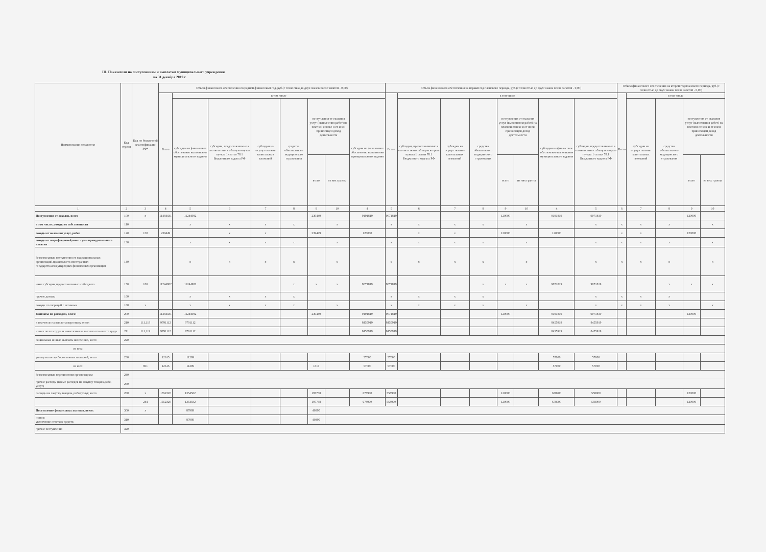III. Показатели по поступлениям и выплатам муниципального учреждения
на 31 декабря 2019 г.
| Наименование показателя | Код строки | Код по бюджетной классификации РФ* | Объем финансового обеспечения очередной финансовый год, руб.(с точностью до двух знаков после запятой - 0,00) | | | | | | | | Объем финансового обеспечения на первый год планового периода, руб.(с точностью до двух знаков после запятой - 0,00) | | | | | | | | Объем финансового обеспечения на второй год планового периода, руб.(с точностью до двух знаков после запятой - 0,00) | | | | |
| --- | --- | --- | --- | --- | --- | --- | --- | --- | --- | --- | --- | --- | --- | --- | --- | --- | --- | --- | --- | --- | --- | --- | --- |
| | | | Всего | в том числе | | | | | | | Всего | в том числе | | | | | | | Всего | в том числе | | | |
| | | | | субсидии на финансовое обеспечение выполнения муниципального задания | субсидии, предоставляемые в соответствии с абзацем вторым пункта 1 статьи 78.1 Бюджетного кодекса РФ | субсидии на осуществление капитальных вложений | средства обязательного медицинского страхования | поступления от оказания услуг (выполнения работ) на платной основе и от иной приносящей доход деятельности | | субсидии на финансовое обеспечение выполнения муниципального задания | | субсидии, предоставляемые в соответствии с абзацем вторым пункта 1 статьи 78.1 Бюджетного кодекса РФ | субсидии на осуществление капитальных вложений | средства обязательного медицинского страхования | поступления от оказания услуг (выполнения работ) на платной основе и от иной приносящей доход деятельности | | субсидии на финансовое обеспечение выполнения муниципального задания | субсидии, предоставляемые в соответствии с абзацем вторым пункта 1 статьи 78.1 Бюджетного кодекса РФ | | субсидии на осуществление капитальных вложений | средства обязательного медицинского страхования | поступления от оказания услуг (выполнения работ) на платной основе и от иной приносящей доход деятельности | |
| | | | | | | | | всего | из них гранты | | | | | | всего | из них гранты | | | | | | всего | из них гранты |
| 1 | 2 | 3 | 4 | 5 | 6 | 7 | 8 | 9 | 10 | 4 | 5 | 6 | 7 | 8 | 9 | 10 | 4 | 5 | 6 | 7 | 8 | 9 | 10 |
| Поступления от доходов, всего | 100 | x | 11484431 | 11244982 | | | | 239449 | | 9191819 | 9071819 | | | | 120000 | | 9191819 | 9071819 | | | | 120000 | |
| в том числе: доходы от собственности | 110 | | | x | x | x | x | | x | | x | x | x | x | | x | | x | x | x | x | | x |
| доходы от оказания услуг, работ | 120 | 130 | 239449 | | x | x | | 239449 | | 120000 | | x | x | | 120000 | | 120000 | | x | x | | 120000 | |
| доходы от штрафов,пеней,иных сумм принудительного изъятия | 130 | | | x | x | x | x | | x | | x | x | x | x | | x | | x | x | x | x | | x |
| безвозмездные поступления от наднациональных организаций,правительств иностранных государств,международных финансовых организаций | 140 | | | x | x | x | x | | x | | x | x | x | x | | x | | x | x | x | x | | x |
| иные субсидии,предоставленные из бюджета | 150 | 180 | 11244982 | 11244982 | | | x | x | x | 9071819 | 9071819 | | | x | x | x | 9071819 | 9071819 | | | x | x | x |
| прочие доходы | 160 | | | x | x | x | x | | | | x | x | x | x | | | | x | x | x | x | | |
| доходы от операций с активами | 180 | x | | x | x | x | x | | x | | x | x | x | x | | x | | x | x | x | x | | x |
| Выплаты по расходам, всего: | 200 | | 11484431 | 11244982 | | | | 239449 | | 9191819 | 9071819 | | | | 120000 | | 9191819 | 9071819 | | | | 120000 | |
| в том числе на выплаты персоналу всего: | 210 | 111,119 | 9791112 | 9791112 | | | | | | 8455919 | 8455919 | | | | | | 8455919 | 8455919 | | | | | |
| из них оплата труда и начисления на выплаты по оплате труда | 211 | 111,119 | 9791112 | 9791112 | | | | | | 8455919 | 8455919 | | | | | | 8455919 | 8455919 | | | | | |
| социальные и иные выплаты населению, всего | 220 | | | | | | | | | | | | | | | | | | | | | | |
| из них: | | | | | | | | | | | | | | | | | | | | | | | |
| уплату налогов,сборов и иных платежей, всего | 230 | | 12615 | 11299 | | | | | | 57000 | 57000 | | | | | | 57000 | 57000 | | | | | |
| из них: | | 851 | 12615 | 11299 | | | | 1316 | | 57000 | 57000 | | | | | | 57000 | 57000 | | | | | |
| безвозмездные перечисления организациям | 240 | | | | | | | | | | | | | | | | | | | | | | |
| прочие расходы (кроме расходов на закупку товаров,рабо, услуг) | 250 | | | | | | | | | | | | | | | | | | | | | | |
| расходы на закупку товаров, работ,услуг, всего | 260 | x | 1552320 | 1354582 | | | | 197738 | | 678900 | 558900 | | | | 120000 | | 678900 | 558900 | | | | 120000 | |
| | | 244 | 1552320 | 1354582 | | | | 197738 | | 678900 | 558900 | | | | 120000 | | 678900 | 558900 | | | | 120000 | |
| Поступление финансовых активов, всего: | 300 | x | | 87989 | | | | 40395 | | | | | | | | | | | | | | | |
| из них: увеличение остатков средств | 310 | | | 87989 | | | | 40395 | | | | | | | | | | | | | | | |
| прочие поступления | 320 | | | | | | | | | | | | | | | | | | | | | | |